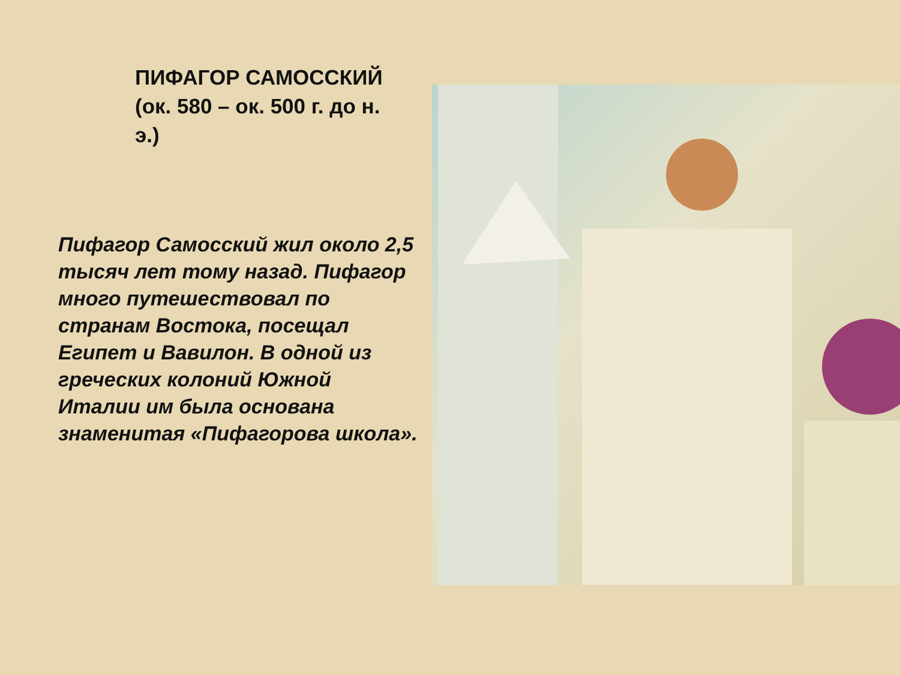ПИФАГОР САМОССКИЙ
(ок. 580 – ок. 500 г. до н. э.)
Пифагор Самосский жил около 2,5 тысяч лет тому назад. Пифагор много путешествовал по странам Востока, посещал Египет и Вавилон. В одной из греческих колоний Южной Италии им была основана знаменитая «Пифагорова школа».